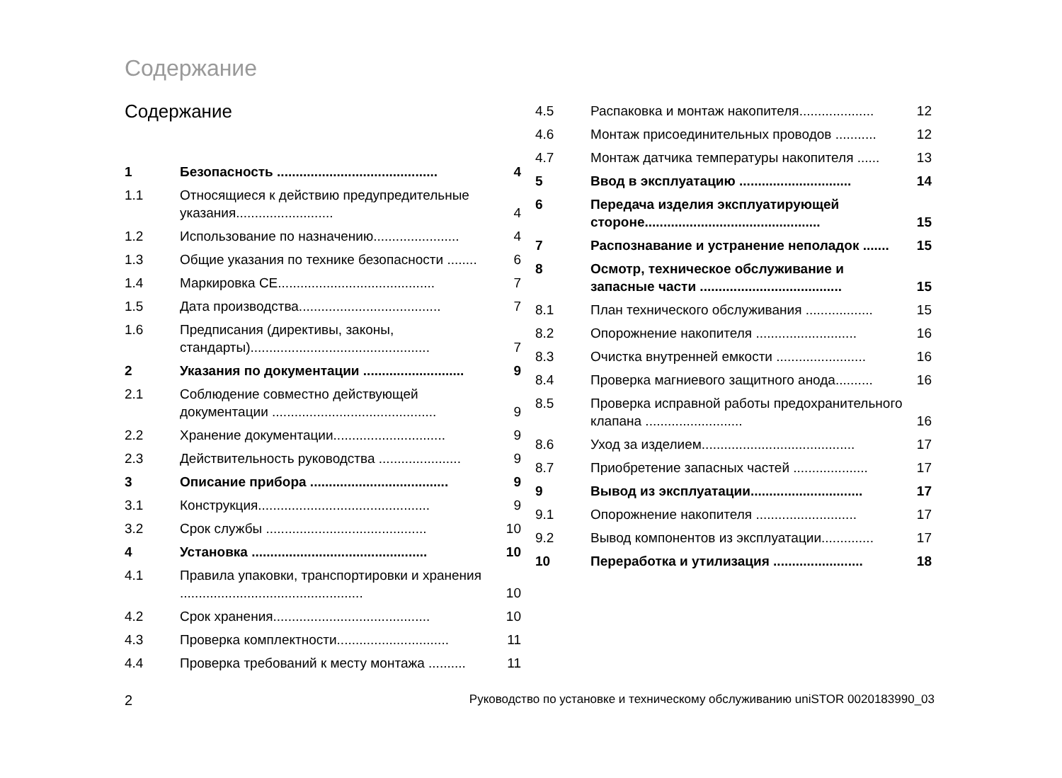Содержание
Содержание
| 1 | Безопасность ........................................... | 4 |
| 1.1 | Относящиеся к действию предупредительные указания.......................... | 4 |
| 1.2 | Использование по назначению....................... | 4 |
| 1.3 | Общие указания по технике безопасности ........ | 6 |
| 1.4 | Маркировка CE.......................................... | 7 |
| 1.5 | Дата производства...................................... | 7 |
| 1.6 | Предписания (директивы, законы, стандарты)................................................ | 7 |
| 2 | Указания по документации ........................... | 9 |
| 2.1 | Соблюдение совместно действующей документации ............................................ | 9 |
| 2.2 | Хранение документации.............................. | 9 |
| 2.3 | Действительность руководства ...................... | 9 |
| 3 | Описание прибора ..................................... | 9 |
| 3.1 | Конструкция.............................................. | 9 |
| 3.2 | Срок службы ........................................... | 10 |
| 4 | Установка ............................................... | 10 |
| 4.1 | Правила упаковки, транспортировки и хранения ................................................. | 10 |
| 4.2 | Срок хранения.......................................... | 10 |
| 4.3 | Проверка комплектности.............................. | 11 |
| 4.4 | Проверка требований к месту монтажа .......... | 11 |
| 4.5 | Распаковка и монтаж накопителя.................... | 12 |
| 4.6 | Монтаж присоединительных проводов ........... | 12 |
| 4.7 | Монтаж датчика температуры накопителя ...... | 13 |
| 5 | Ввод в эксплуатацию .............................. | 14 |
| 6 | Передача изделия эксплуатирующей стороне............................................... | 15 |
| 7 | Распознавание и устранение неполадок ....... | 15 |
| 8 | Осмотр, техническое обслуживание и запасные части ...................................... | 15 |
| 8.1 | План технического обслуживания .................. | 15 |
| 8.2 | Опорожнение накопителя ........................... | 16 |
| 8.3 | Очистка внутренней емкости ........................ | 16 |
| 8.4 | Проверка магниевого защитного анода.......... | 16 |
| 8.5 | Проверка исправной работы предохранительного клапана .......................... | 16 |
| 8.6 | Уход за изделием......................................... | 17 |
| 8.7 | Приобретение запасных частей .................... | 17 |
| 9 | Вывод из эксплуатации.............................. | 17 |
| 9.1 | Опорожнение накопителя ........................... | 17 |
| 9.2 | Вывод компонентов из эксплуатации.............. | 17 |
| 10 | Переработка и утилизация ........................ | 18 |
2 Руководство по установке и техническому обслуживанию uniSTOR 0020183990_03